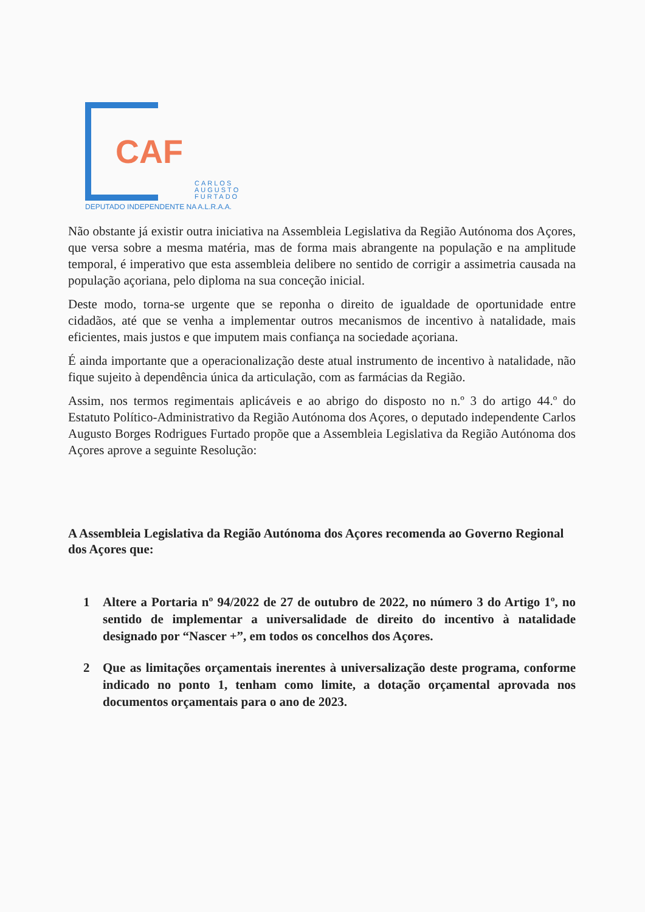CAF
CARLOS
AUGUSTO
FURTADO
DEPUTADO INDEPENDENTE NA A.L.R.A.A.
Não obstante já existir outra iniciativa na Assembleia Legislativa da Região Autónoma dos Açores, que versa sobre a mesma matéria, mas de forma mais abrangente na população e na amplitude temporal, é imperativo que esta assembleia delibere no sentido de corrigir a assimetria causada na população açoriana, pelo diploma na sua conceção inicial.
Deste modo, torna-se urgente que se reponha o direito de igualdade de oportunidade entre cidadãos, até que se venha a implementar outros mecanismos de incentivo à natalidade, mais eficientes, mais justos e que imputem mais confiança na sociedade açoriana.
É ainda importante que a operacionalização deste atual instrumento de incentivo à natalidade, não fique sujeito à dependência única da articulação, com as farmácias da Região.
Assim, nos termos regimentais aplicáveis e ao abrigo do disposto no n.º 3 do artigo 44.º do Estatuto Político-Administrativo da Região Autónoma dos Açores, o deputado independente Carlos Augusto Borges Rodrigues Furtado propõe que a Assembleia Legislativa da Região Autónoma dos Açores aprove a seguinte Resolução:
A Assembleia Legislativa da Região Autónoma dos Açores recomenda ao Governo Regional dos Açores que:
1 Altere a Portaria nº 94/2022 de 27 de outubro de 2022, no número 3 do Artigo 1º, no sentido de implementar a universalidade de direito do incentivo à natalidade designado por “Nascer +”, em todos os concelhos dos Açores.
2 Que as limitações orçamentais inerentes à universalização deste programa, conforme indicado no ponto 1, tenham como limite, a dotação orçamental aprovada nos documentos orçamentais para o ano de 2023.